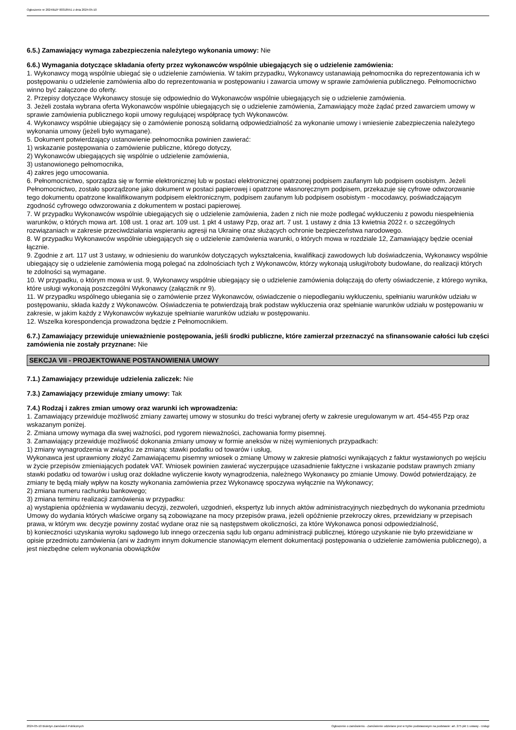Ogłoszenie nr 2024/BZP 00318551 z dnia 2024-05-10
6.5.) Zamawiający wymaga zabezpieczenia należytego wykonania umowy: Nie
6.6.) Wymagania dotyczące składania oferty przez wykonawców wspólnie ubiegających się o udzielenie zamówienia:
1. Wykonawcy mogą wspólnie ubiegać się o udzielenie zamówienia. W takim przypadku, Wykonawcy ustanawiają pełnomocnika do reprezentowania ich w postępowaniu o udzielenie zamówienia albo do reprezentowania w postępowaniu i zawarcia umowy w sprawie zamówienia publicznego. Pełnomocnictwo winno być załączone do oferty.
2. Przepisy dotyczące Wykonawcy stosuje się odpowiednio do Wykonawców wspólnie ubiegających się o udzielenie zamówienia.
3. Jeżeli została wybrana oferta Wykonawców wspólnie ubiegających się o udzielenie zamówienia, Zamawiający może żądać przed zawarciem umowy w sprawie zamówienia publicznego kopii umowy regulującej współpracę tych Wykonawców.
4. Wykonawcy wspólnie ubiegający się o zamówienie ponoszą solidarną odpowiedzialność za wykonanie umowy i wniesienie zabezpieczenia należytego wykonania umowy (jeżeli było wymagane).
5. Dokument potwierdzający ustanowienie pełnomocnika powinien zawierać:
1) wskazanie postępowania o zamówienie publiczne, którego dotyczy,
2) Wykonawców ubiegających się wspólnie o udzielenie zamówienia,
3) ustanowionego pełnomocnika,
4) zakres jego umocowania.
6. Pełnomocnictwo, sporządza się w formie elektronicznej lub w postaci elektronicznej opatrzonej podpisem zaufanym lub podpisem osobistym. Jeżeli Pełnomocnictwo, zostało sporządzone jako dokument w postaci papierowej i opatrzone własnoręcznym podpisem, przekazuje się cyfrowe odwzorowanie tego dokumentu opatrzone kwalifikowanym podpisem elektronicznym, podpisem zaufanym lub podpisem osobistym - mocodawcy, poświadczającym zgodność cyfrowego odwzorowania z dokumentem w postaci papierowej.
7. W przypadku Wykonawców wspólnie ubiegających się o udzielenie zamówienia, żaden z nich nie może podlegać wykluczeniu z powodu niespełnienia warunków, o których mowa art. 108 ust. 1 oraz art. 109 ust. 1 pkt 4 ustawy Pzp, oraz art. 7 ust. 1 ustawy z dnia 13 kwietnia 2022 r. o szczególnych rozwiązaniach w zakresie przeciwdziałania wspieraniu agresji na Ukrainę oraz służących ochronie bezpieczeństwa narodowego.
8. W przypadku Wykonawców wspólnie ubiegających się o udzielenie zamówienia warunki, o których mowa w rozdziale 12, Zamawiający będzie oceniał łącznie.
9. Zgodnie z art. 117 ust 3 ustawy, w odniesieniu do warunków dotyczących wykształcenia, kwalifikacji zawodowych lub doświadczenia, Wykonawcy wspólnie ubiegający się o udzielenie zamówienia mogą polegać na zdolnościach tych z Wykonawców, którzy wykonają usługi/roboty budowlane, do realizacji których te zdolności są wymagane.
10. W przypadku, o którym mowa w ust. 9, Wykonawcy wspólnie ubiegający się o udzielenie zamówienia dołączają do oferty oświadczenie, z którego wynika, które usługi wykonają poszczególni Wykonawcy (załącznik nr 9).
11. W przypadku wspólnego ubiegania się o zamówienie przez Wykonawców, oświadczenie o niepodleganiu wykluczeniu, spełnianiu warunków udziału w postępowaniu, składa każdy z Wykonawców. Oświadczenia te potwierdzają brak podstaw wykluczenia oraz spełnianie warunków udziału w postępowaniu w zakresie, w jakim każdy z Wykonawców wykazuje spełnianie warunków udziału w postępowaniu.
12. Wszelka korespondencja prowadzona będzie z Pełnomocnikiem.
6.7.) Zamawiający przewiduje unieważnienie postępowania, jeśli środki publiczne, które zamierzał przeznaczyć na sfinansowanie całości lub części zamówienia nie zostały przyznane: Nie
SEKCJA VII - PROJEKTOWANE POSTANOWIENIA UMOWY
7.1.) Zamawiający przewiduje udzielenia zaliczek: Nie
7.3.) Zamawiający przewiduje zmiany umowy: Tak
7.4.) Rodzaj i zakres zmian umowy oraz warunki ich wprowadzenia:
1. Zamawiający przewiduje możliwość zmiany zawartej umowy w stosunku do treści wybranej oferty w zakresie uregulowanym w art. 454-455 Pzp oraz wskazanym poniżej.
2. Zmiana umowy wymaga dla swej ważności, pod rygorem nieważności, zachowania formy pisemnej.
3. Zamawiający przewiduje możliwość dokonania zmiany umowy w formie aneksów w niżej wymienionych przypadkach:
1) zmiany wynagrodzenia w związku ze zmianą: stawki podatku od towarów i usług,
Wykonawca jest uprawniony złożyć Zamawiającemu pisemny wniosek o zmianę Umowy w zakresie płatności wynikających z faktur wystawionych po wejściu w życie przepisów zmieniających podatek VAT. Wniosek powinien zawierać wyczerpujące uzasadnienie faktyczne i wskazanie podstaw prawnych zmiany stawki podatku od towarów i usług oraz dokładne wyliczenie kwoty wynagrodzenia, należnego Wykonawcy po zmianie Umowy. Dowód potwierdzający, że zmiany te będą miały wpływ na koszty wykonania zamówienia przez Wykonawcę spoczywa wyłącznie na Wykonawcy;
2) zmiana numeru rachunku bankowego;
3) zmiana terminu realizacji zamówienia w przypadku:
a) wystąpienia opóźnienia w wydawaniu decyzji, zezwoleń, uzgodnień, ekspertyz lub innych aktów administracyjnych niezbędnych do wykonania przedmiotu Umowy do wydania których właściwe organy są zobowiązane na mocy przepisów prawa, jeżeli opóźnienie przekroczy okres, przewidziany w przepisach prawa, w którym ww. decyzje powinny zostać wydane oraz nie są następstwem okoliczności, za które Wykonawca ponosi odpowiedzialność,
b) konieczności uzyskania wyroku sądowego lub innego orzeczenia sądu lub organu administracji publicznej, którego uzyskanie nie było przewidziane w opisie przedmiotu zamówienia (ani w żadnym innym dokumencie stanowiącym element dokumentacji postępowania o udzielenie zamówienia publicznego), a jest niezbędne celem wykonania obowiązków
2024-05-10 Biuletyn Zamówień Publicznych Ogłoszenie o zamówieniu - Zamówienie udzielane jest w trybie podstawowym na podstawie: art. 275 pkt 1 ustawy - Usługi